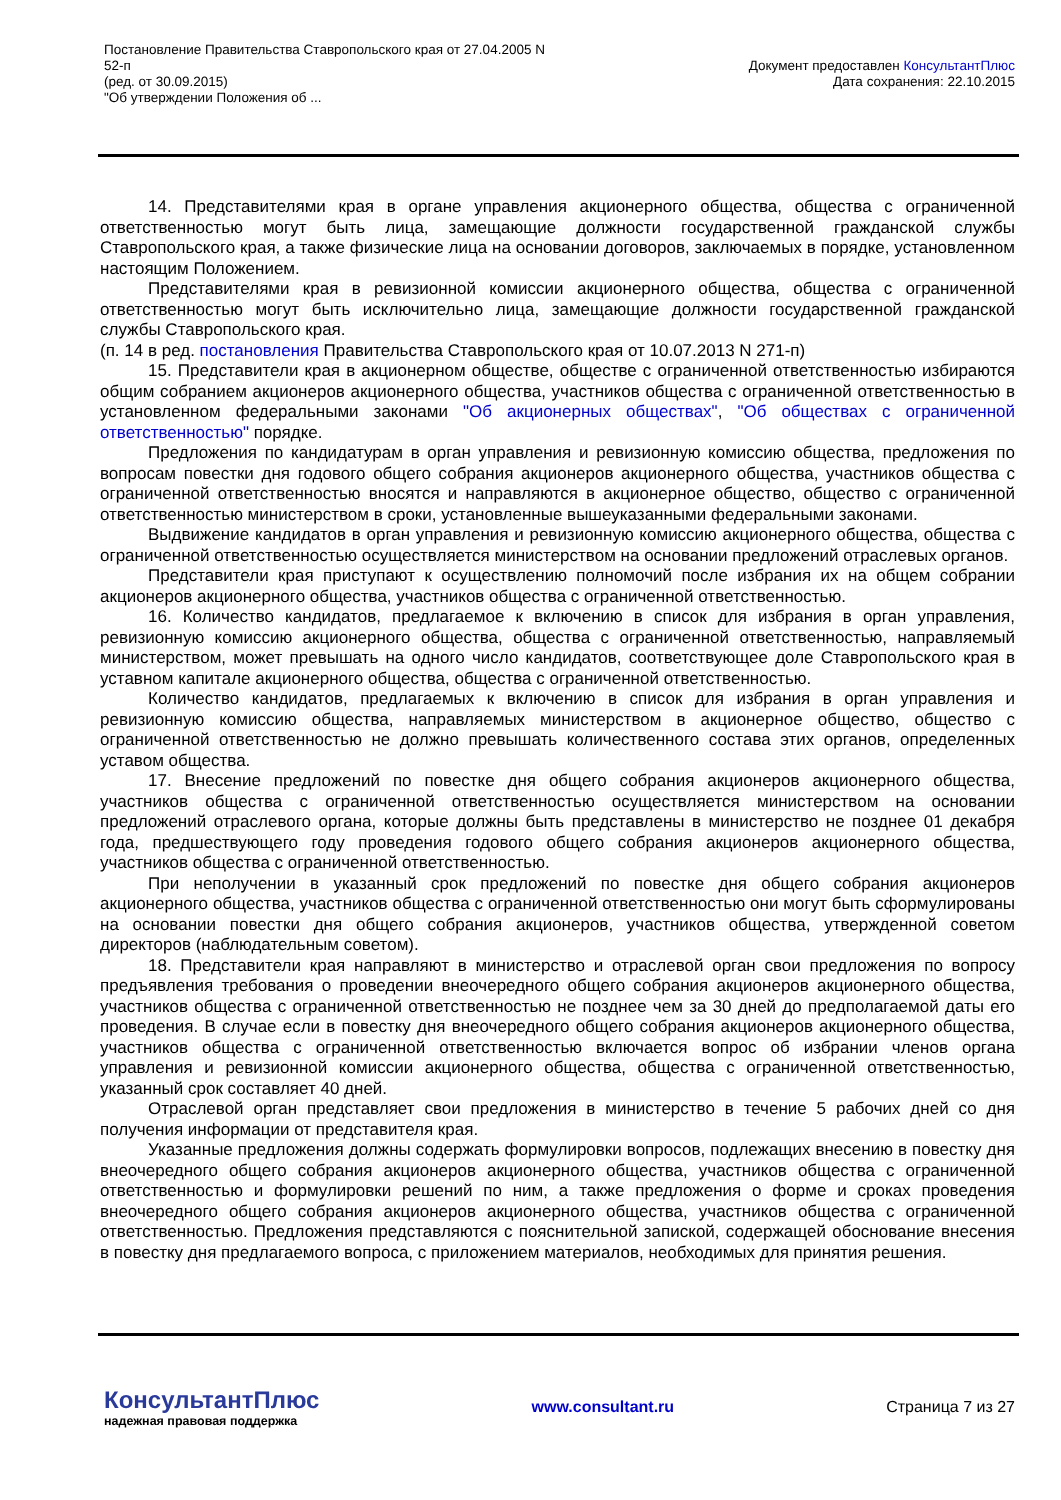Постановление Правительства Ставропольского края от 27.04.2005 N
52-п
(ред. от 30.09.2015)
"Об утверждении Положения об ...
Документ предоставлен КонсультантПлюс
Дата сохранения: 22.10.2015
14. Представителями края в органе управления акционерного общества, общества с ограниченной ответственностью могут быть лица, замещающие должности государственной гражданской службы Ставропольского края, а также физические лица на основании договоров, заключаемых в порядке, установленном настоящим Положением.
Представителями края в ревизионной комиссии акционерного общества, общества с ограниченной ответственностью могут быть исключительно лица, замещающие должности государственной гражданской службы Ставропольского края.
(п. 14 в ред. постановления Правительства Ставропольского края от 10.07.2013 N 271-п)
15. Представители края в акционерном обществе, обществе с ограниченной ответственностью избираются общим собранием акционеров акционерного общества, участников общества с ограниченной ответственностью в установленном федеральными законами "Об акционерных обществах", "Об обществах с ограниченной ответственностью" порядке.
Предложения по кандидатурам в орган управления и ревизионную комиссию общества, предложения по вопросам повестки дня годового общего собрания акционеров акционерного общества, участников общества с ограниченной ответственностью вносятся и направляются в акционерное общество, общество с ограниченной ответственностью министерством в сроки, установленные вышеуказанными федеральными законами.
Выдвижение кандидатов в орган управления и ревизионную комиссию акционерного общества, общества с ограниченной ответственностью осуществляется министерством на основании предложений отраслевых органов.
Представители края приступают к осуществлению полномочий после избрания их на общем собрании акционеров акционерного общества, участников общества с ограниченной ответственностью.
16. Количество кандидатов, предлагаемое к включению в список для избрания в орган управления, ревизионную комиссию акционерного общества, общества с ограниченной ответственностью, направляемый министерством, может превышать на одного число кандидатов, соответствующее доле Ставропольского края в уставном капитале акционерного общества, общества с ограниченной ответственностью.
Количество кандидатов, предлагаемых к включению в список для избрания в орган управления и ревизионную комиссию общества, направляемых министерством в акционерное общество, общество с ограниченной ответственностью не должно превышать количественного состава этих органов, определенных уставом общества.
17. Внесение предложений по повестке дня общего собрания акционеров акционерного общества, участников общества с ограниченной ответственностью осуществляется министерством на основании предложений отраслевого органа, которые должны быть представлены в министерство не позднее 01 декабря года, предшествующего году проведения годового общего собрания акционеров акционерного общества, участников общества с ограниченной ответственностью.
При неполучении в указанный срок предложений по повестке дня общего собрания акционеров акционерного общества, участников общества с ограниченной ответственностью они могут быть сформулированы на основании повестки дня общего собрания акционеров, участников общества, утвержденной советом директоров (наблюдательным советом).
18. Представители края направляют в министерство и отраслевой орган свои предложения по вопросу предъявления требования о проведении внеочередного общего собрания акционеров акционерного общества, участников общества с ограниченной ответственностью не позднее чем за 30 дней до предполагаемой даты его проведения. В случае если в повестку дня внеочередного общего собрания акционеров акционерного общества, участников общества с ограниченной ответственностью включается вопрос об избрании членов органа управления и ревизионной комиссии акционерного общества, общества с ограниченной ответственностью, указанный срок составляет 40 дней.
Отраслевой орган представляет свои предложения в министерство в течение 5 рабочих дней со дня получения информации от представителя края.
Указанные предложения должны содержать формулировки вопросов, подлежащих внесению в повестку дня внеочередного общего собрания акционеров акционерного общества, участников общества с ограниченной ответственностью и формулировки решений по ним, а также предложения о форме и сроках проведения внеочередного общего собрания акционеров акционерного общества, участников общества с ограниченной ответственностью. Предложения представляются с пояснительной запиской, содержащей обоснование внесения в повестку дня предлагаемого вопроса, с приложением материалов, необходимых для принятия решения.
КонсультантПлюс
надежная правовая поддержка
www.consultant.ru Страница 7 из 27